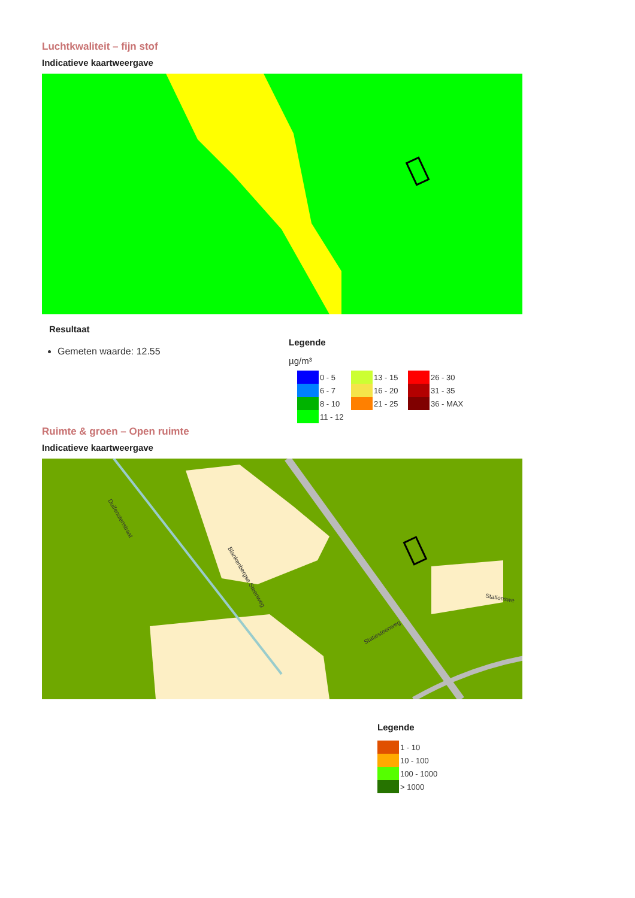Luchtkwaliteit – fijn stof
Indicatieve kaartweergave
Resultaat
Gemeten waarde: 12.55
Legende
µg/m³
| | 0 - 5 | | 13 - 15 | | 26 - 30 |
| | 6 - 7 | | 16 - 20 | | 31 - 35 |
| | 8 - 10 | | 21 - 25 | | 36 - MAX |
| | 11 - 12 | | | | |
Ruimte & groen – Open ruimte
Indicatieve kaartweergave
Blankenbergse Steenweg
Duifenolenstraat
Statiesteenweg
Stationswe
Legende
| | 1 - 10 |
| | 10 - 100 |
| | 100 - 1000 |
| | > 1000 |